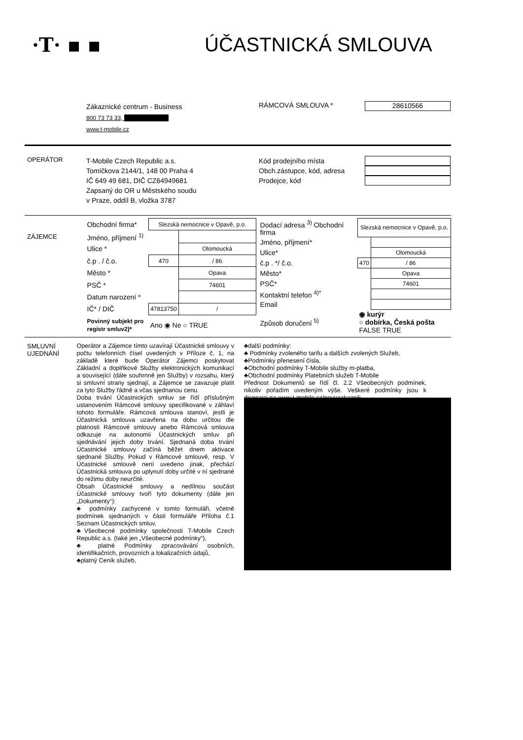·T· ▪ ▪ ÚČASTNICKÁ SMLOUVA
Zákaznické centrum - Business
800 73 73 33,
www.t-mobile.cz
RÁMCOVÁ SMLOUVA *
28610566
OPERÁTOR
T-Mobile Czech Republic a.s.
Tomíčkova 2144/1, 148 00 Praha 4
IČ 649 49 681, DIČ CZ64949681
Zapsaný do OR u Městského soudu
v Praze, oddíl B, vložka 3787
Kód prodejního místa
Obch.zástupce, kód, adresa
Prodejce, kód
ZÁJEMCE
| Obchodní firma* | Slezská nemocnice v Opavě, p.o. | |
| Jméno, příjmení <sup>1)</sup> | | |
| Ulice * | | Olomoucká |
| č.p . / č.o. | 470 | / 86 |
| Město * | | Opava |
| PSČ * | | 74601 |
| Datum narození * | | |
| IČ* / DIČ | 47813750 | / |
| Povinný subjekt pro registr smluv2)* | Ano ◉ Ne ○ TRUE | |
| Dodací adresa <sup>3)</sup> Obchodní firma | Slezská nemocnice v Opavě, p.o. | |
| Jméno, příjmení* | | |
| Ulice* | | Olomoucká |
| č.p . */ č.o. | 470 | / 86 |
| Město* | | Opava |
| PSČ* | | 74601 |
| Kontaktní telefon <sup>4)*</sup> | | |
| Email | | |
| Způsob doručení <sup>5)</sup> | ◉ kurýr ○ dobírka, Česká pošta FALSE TRUE | |
SMLUVNÍ
UJEDNÁNÍ
Operátor a Zájemce tímto uzavírají Účastnické smlouvy v počtu telefonních čísel uvedených v Příloze č. 1, na základě které bude Operátor Zájemci poskytovat Základní a doplňkové Služby elektronických komunikací a související (dále souhrnně jen Služby) v rozsahu, který si smluvní strany sjednají, a Zájemce se zavazuje platit za tyto Služby řádně a včas sjednanou cenu.
Doba trvání Účastnických smluv se řídí příslušným ustanovením Rámcové smlouvy specifikované v záhlaví tohoto formuláře. Rámcová smlouva stanoví, jestli je Účastnická smlouva uzavřena na dobu určitou dle platnosti Rámcové smlouvy anebo Rámcová smlouva odkazuje na autonomii Účastnických smluv při sjednávání jejich doby trvání. Sjednaná doba trvání Účastnické smlouvy začíná běžet dnem aktivace sjednané Služby. Pokud v Rámcové smlouvě, resp. V Účastnické smlouvě není uvedeno jinak, přechází Účastnická smlouva po uplynutí doby určité v ní sjednané do režimu doby neurčité.
Obsah Účastnické smlouvy a nedílnou součást Účastnické smlouvy tvoří tyto dokumenty (dále jen „Dokumenty“):
♣ podmínky zachycené v tomto formuláři, včetně podmínek sjednaných v části formuláře Příloha č.1 Seznam Účastnických smluv,
♣Všeobecné podmínky společnosti T-Mobile Czech Republic a.s. (také jen „Všeobecné podmínky“),
♣ platné Podmínky zpracovávání osobních, identifikačních, provozních a lokalizačních údajů,
♣platný Ceník služeb,
♣další podmínky:
♣ Podmínky zvoleného tarifu a dalších zvolených Služeb,
♣Podmínky přenesení čísla,
♣Obchodní podmínky T-Mobile služby m-platba,
♣Obchodní podmínky Platebních služeb T-Mobile
Přednost Dokumentů se řídí čl. 2.2 Všeobecných podmínek, nikoliv pořadím uvedeným výše. Veškeré podmínky jsou k dispozici na www.t-mobile.cz/novyzakaznik